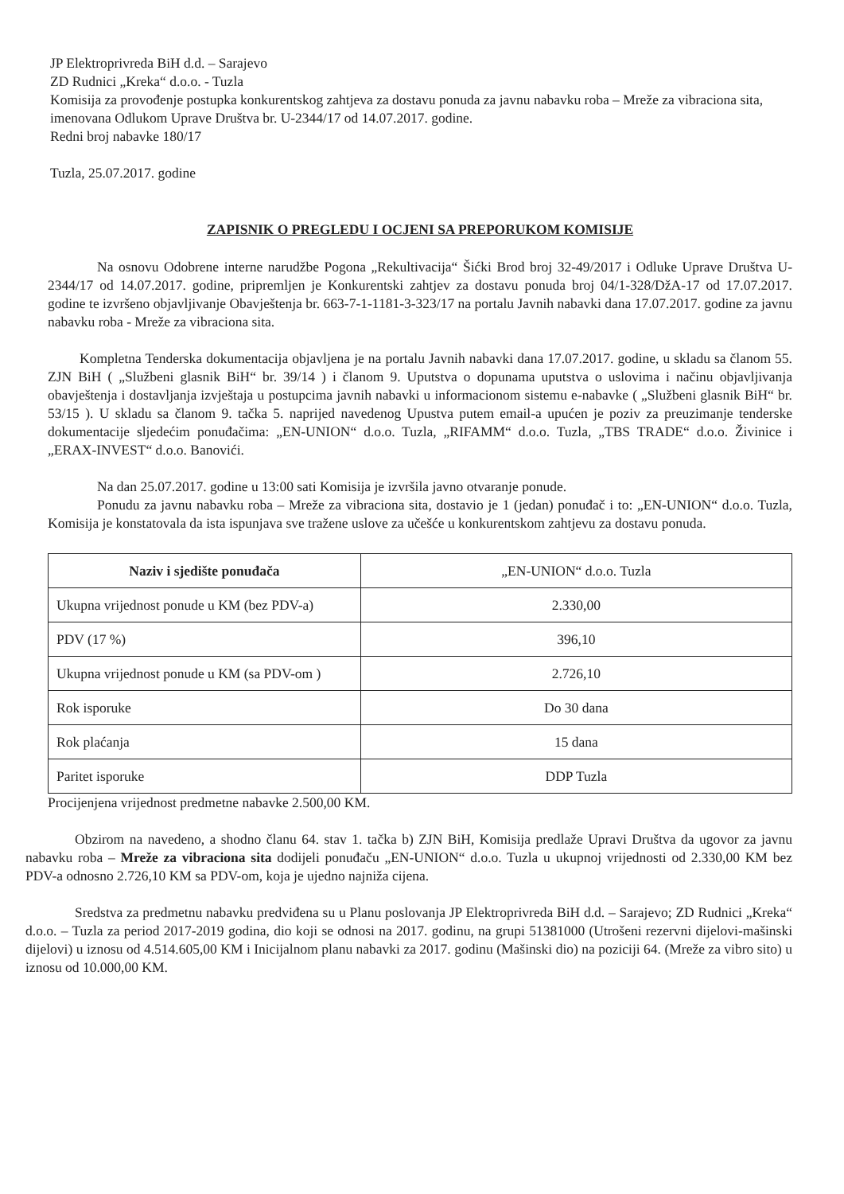JP Elektroprivreda BiH d.d. – Sarajevo
ZD Rudnici „Kreka“ d.o.o. - Tuzla
Komisija za provođenje postupka konkurentskog zahtjeva za dostavu ponuda za javnu nabavku roba – Mreže za vibraciona sita, imenovana Odlukom Uprave Društva br. U-2344/17 od 14.07.2017. godine.
Redni broj nabavke 180/17
Tuzla, 25.07.2017. godine
ZAPISNIK O PREGLEDU I OCJENI SA PREPORUKOM KOMISIJE
Na osnovu Odobrene interne narudžbe Pogona „Rekultivacija“ Šićki Brod broj 32-49/2017 i Odluke Uprave Društva U-2344/17 od 14.07.2017. godine, pripremljen je Konkurentski zahtjev za dostavu ponuda broj 04/1-328/DžA-17 od 17.07.2017. godine te izvršeno objavljivanje Obavještenja br. 663-7-1-1181-3-323/17 na portalu Javnih nabavki dana 17.07.2017. godine za javnu nabavku roba - Mreže za vibraciona sita.
Kompletna Tenderska dokumentacija objavljena je na portalu Javnih nabavki dana 17.07.2017. godine, u skladu sa članom 55. ZJN BiH ( „Službeni glasnik BiH“ br. 39/14 ) i članom 9. Uputstva o dopunama uputstva o uslovima i načinu objavljivanja obavještenja i dostavljanja izvještaja u postupcima javnih nabavki u informacionom sistemu e-nabavke ( „Službeni glasnik BiH“ br. 53/15 ). U skladu sa članom 9. tačka 5. naprijed navedenog Upustva putem email-a upućen je poziv za preuzimanje tenderske dokumentacije sljedećim ponuđačima: „EN-UNION“ d.o.o. Tuzla, „RIFAMM“ d.o.o. Tuzla, „TBS TRADE“ d.o.o. Živinice i „ERAX-INVEST“ d.o.o. Banovići.
Na dan 25.07.2017. godine u 13:00 sati Komisija je izvršila javno otvaranje ponude.
Ponudu za javnu nabavku roba – Mreže za vibraciona sita, dostavio je 1 (jedan) ponuđač i to: „EN-UNION“ d.o.o. Tuzla, Komisija je konstatovala da ista ispunjava sve tražene uslove za učešće u konkurentskom zahtjevu za dostavu ponuda.
| Naziv i sjedište ponuđača | „EN-UNION“ d.o.o. Tuzla |
| Ukupna vrijednost ponude u KM (bez PDV-a) | 2.330,00 |
| PDV (17 %) | 396,10 |
| Ukupna vrijednost ponude u KM (sa PDV-om ) | 2.726,10 |
| Rok isporuke | Do 30 dana |
| Rok plaćanja | 15 dana |
| Paritet isporuke | DDP Tuzla |
Procijenjena vrijednost predmetne nabavke 2.500,00 KM.
Obzirom na navedeno, a shodno članu 64. stav 1. tačka b) ZJN BiH, Komisija predlaže Upravi Društva da ugovor za javnu nabavku roba – Mreže za vibraciona sita dodijeli ponuđaču „EN-UNION“ d.o.o. Tuzla u ukupnoj vrijednosti od 2.330,00 KM bez PDV-a odnosno 2.726,10 KM sa PDV-om, koja je ujedno najniža cijena.
Sredstva za predmetnu nabavku predviđena su u Planu poslovanja JP Elektroprivreda BiH d.d. – Sarajevo; ZD Rudnici „Kreka“ d.o.o. – Tuzla za period 2017-2019 godina, dio koji se odnosi na 2017. godinu, na grupi 51381000 (Utrošeni rezervni dijelovi-mašinski dijelovi) u iznosu od 4.514.605,00 KM i Inicijalnom planu nabavki za 2017. godinu (Mašinski dio) na poziciji 64. (Mreže za vibro sito) u iznosu od 10.000,00 KM.